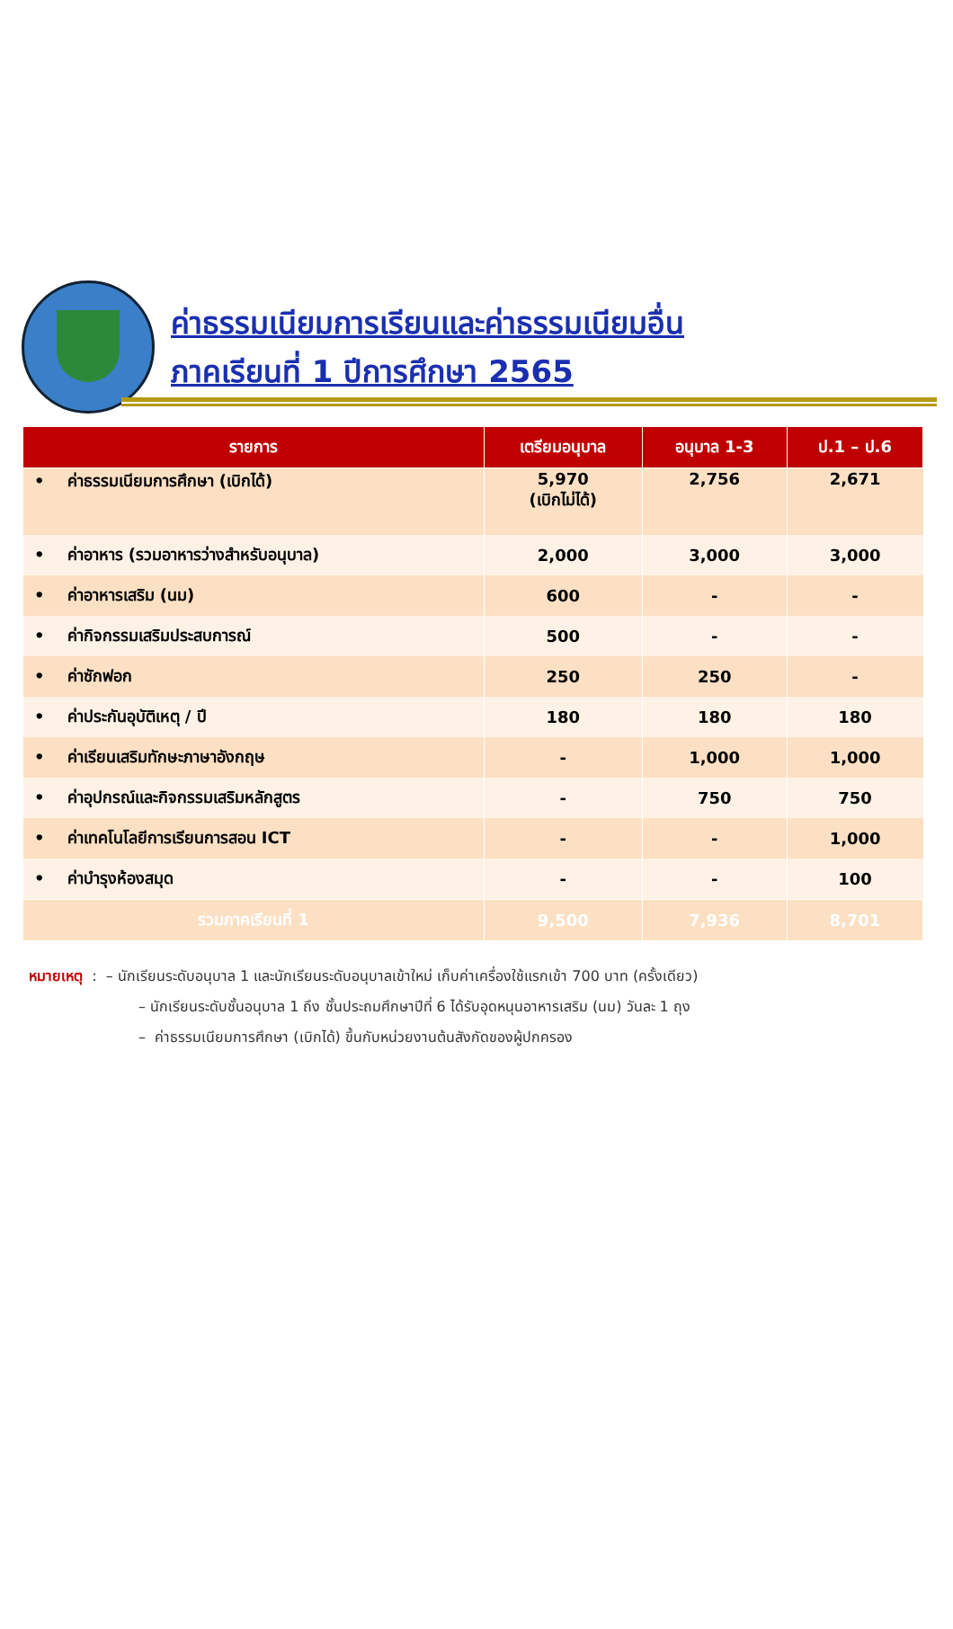ค่าธรรมเนียมการเรียนและค่าธรรมเนียมอื่น
ภาคเรียนที่ 1 ปีการศึกษา 2565
| รายการ | เตรียมอนุบาล | อนุบาล 1-3 | ป.1 – ป.6 |
| --- | --- | --- | --- |
| • ค่าธรรมเนียมการศึกษา (เบิกได้) | 5,970 (เบิกไม่ได้) | 2,756 | 2,671 |
| • ค่าอาหาร (รวมอาหารว่างสำหรับอนุบาล) | 2,000 | 3,000 | 3,000 |
| • ค่าอาหารเสริม (นม) | 600 | - | - |
| • ค่ากิจกรรมเสริมประสบการณ์ | 500 | - | - |
| • ค่าซักฟอก | 250 | 250 | - |
| • ค่าประกันอุบัติเหตุ / ปี | 180 | 180 | 180 |
| • ค่าเรียนเสริมทักษะภาษาอังกฤษ | - | 1,000 | 1,000 |
| • ค่าอุปกรณ์และกิจกรรมเสริมหลักสูตร | - | 750 | 750 |
| • ค่าเทคโนโลยีการเรียนการสอน ICT | - | - | 1,000 |
| • ค่าบำรุงห้องสมุด | - | - | 100 |
| รวมภาคเรียนที่ 1 | 9,500 | 7,936 | 8,701 |
หมายเหตุ : – นักเรียนระดับอนุบาล 1 และนักเรียนระดับอนุบาลเข้าใหม่ เก็บค่าเครื่องใช้แรกเข้า 700 บาท (ครั้งเดียว)
– นักเรียนระดับชั้นอนุบาล 1 ถึง ชั้นประถมศึกษาปีที่ 6 ได้รับอุดหนุนอาหารเสริม (นม) วันละ 1 ถุง
– ค่าธรรมเนียมการศึกษา (เบิกได้) ขึ้นกับหน่วยงานต้นสังกัดของผู้ปกครอง